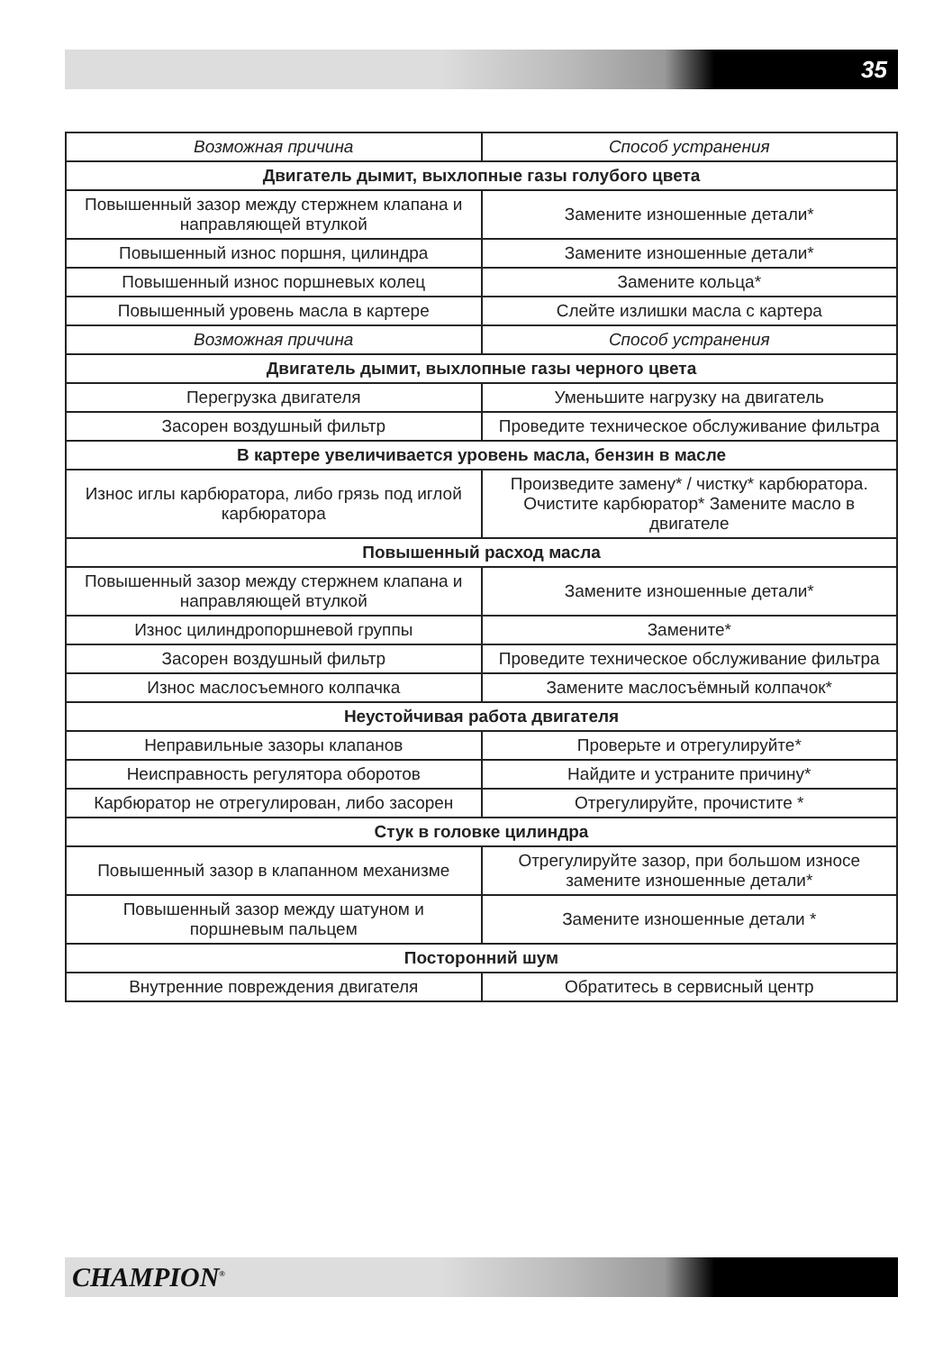35
| Возможная причина | Способ устранения |
| --- | --- |
| Двигатель дымит, выхлопные газы голубого цвета | |
| Повышенный зазор между стержнем клапана и направляющей втулкой | Замените изношенные детали* |
| Повышенный износ поршня, цилиндра | Замените изношенные детали* |
| Повышенный износ поршневых колец | Замените кольца* |
| Повышенный уровень масла в картере | Слейте излишки масла с картера |
| Возможная причина | Способ устранения |
| Двигатель дымит, выхлопные газы черного цвета | |
| Перегрузка двигателя | Уменьшите нагрузку на двигатель |
| Засорен воздушный фильтр | Проведите техническое обслуживание фильтра |
| В картере увеличивается уровень масла, бензин в масле | |
| Износ иглы карбюратора, либо грязь под иглой карбюратора | Произведите замену* / чистку* карбюратора. Очистите карбюратор* Замените масло в двигателе |
| Повышенный расход масла | |
| Повышенный зазор между стержнем клапана и направляющей втулкой | Замените изношенные детали* |
| Износ цилиндропоршневой группы | Замените* |
| Засорен воздушный фильтр | Проведите техническое обслуживание фильтра |
| Износ маслосъемного колпачка | Замените маслосъёмный колпачок* |
| Неустойчивая работа двигателя | |
| Неправильные зазоры клапанов | Проверьте и отрегулируйте* |
| Неисправность регулятора оборотов | Найдите и устраните причину* |
| Карбюратор не отрегулирован, либо засорен | Отрегулируйте, прочистите * |
| Стук в головке цилиндра | |
| Повышенный зазор в клапанном механизме | Отрегулируйте зазор, при большом износе замените изношенные детали* |
| Повышенный зазор между шатуном и поршневым пальцем | Замените изношенные детали * |
| Посторонний шум | |
| Внутренние повреждения двигателя | Обратитесь в сервисный центр |
CHAMPION<sup>®</sup>